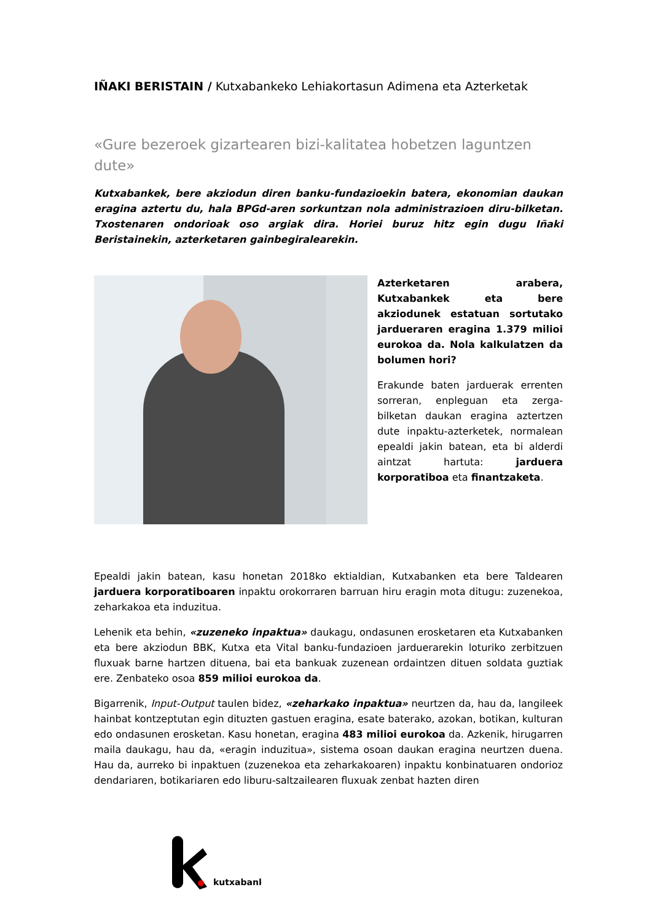IÑAKI BERISTAIN / Kutxabankeko Lehiakortasun Adimena eta Azterketak
«Gure bezeroek gizartearen bizi-kalitatea hobetzen laguntzen dute»
Kutxabankek, bere akziodun diren banku-fundazioekin batera, ekonomian daukan eragina aztertu du, hala BPGd-aren sorkuntzan nola administrazioen diru-bilketan. Txostenaren ondorioak oso argiak dira. Horiei buruz hitz egin dugu Iñaki Beristainekin, azterketaren gainbegiralearekin.
Azterketaren arabera, Kutxabankek eta bere akziodunek estatuan sortutako jardueraren eragina 1.379 milioi eurokoa da. Nola kalkulatzen da bolumen hori?
Erakunde baten jarduerak errenten sorreran, enpleguan eta zerga-bilketan daukan eragina aztertzen dute inpaktu-azterketek, normalean epealdi jakin batean, eta bi alderdi aintzat hartuta: jarduera korporatiboa eta finantzaketa.
Epealdi jakin batean, kasu honetan 2018ko ektialdian, Kutxabanken eta bere Taldearen jarduera korporatiboaren inpaktu orokorraren barruan hiru eragin mota ditugu: zuzenekoa, zeharkakoa eta induzitua.
Lehenik eta behin, «zuzeneko inpaktua» daukagu, ondasunen erosketaren eta Kutxabanken eta bere akziodun BBK, Kutxa eta Vital banku-fundazioen jarduerarekin loturiko zerbitzuen fluxuak barne hartzen dituena, bai eta bankuak zuzenean ordaintzen dituen soldata guztiak ere. Zenbateko osoa 859 milioi eurokoa da.
Bigarrenik, Input-Output taulen bidez, «zeharkako inpaktua» neurtzen da, hau da, langileek hainbat kontzeptutan egin dituzten gastuen eragina, esate baterako, azokan, botikan, kulturan edo ondasunen erosketan. Kasu honetan, eragina 483 milioi eurokoa da. Azkenik, hirugarren maila daukagu, hau da, «eragin induzitua», sistema osoan daukan eragina neurtzen duena. Hau da, aurreko bi inpaktuen (zuzenekoa eta zeharkakoaren) inpaktu konbinatuaren ondorioz dendariaren, botikariaren edo liburu-saltzailearen fluxuak zenbat hazten diren
kutxabank